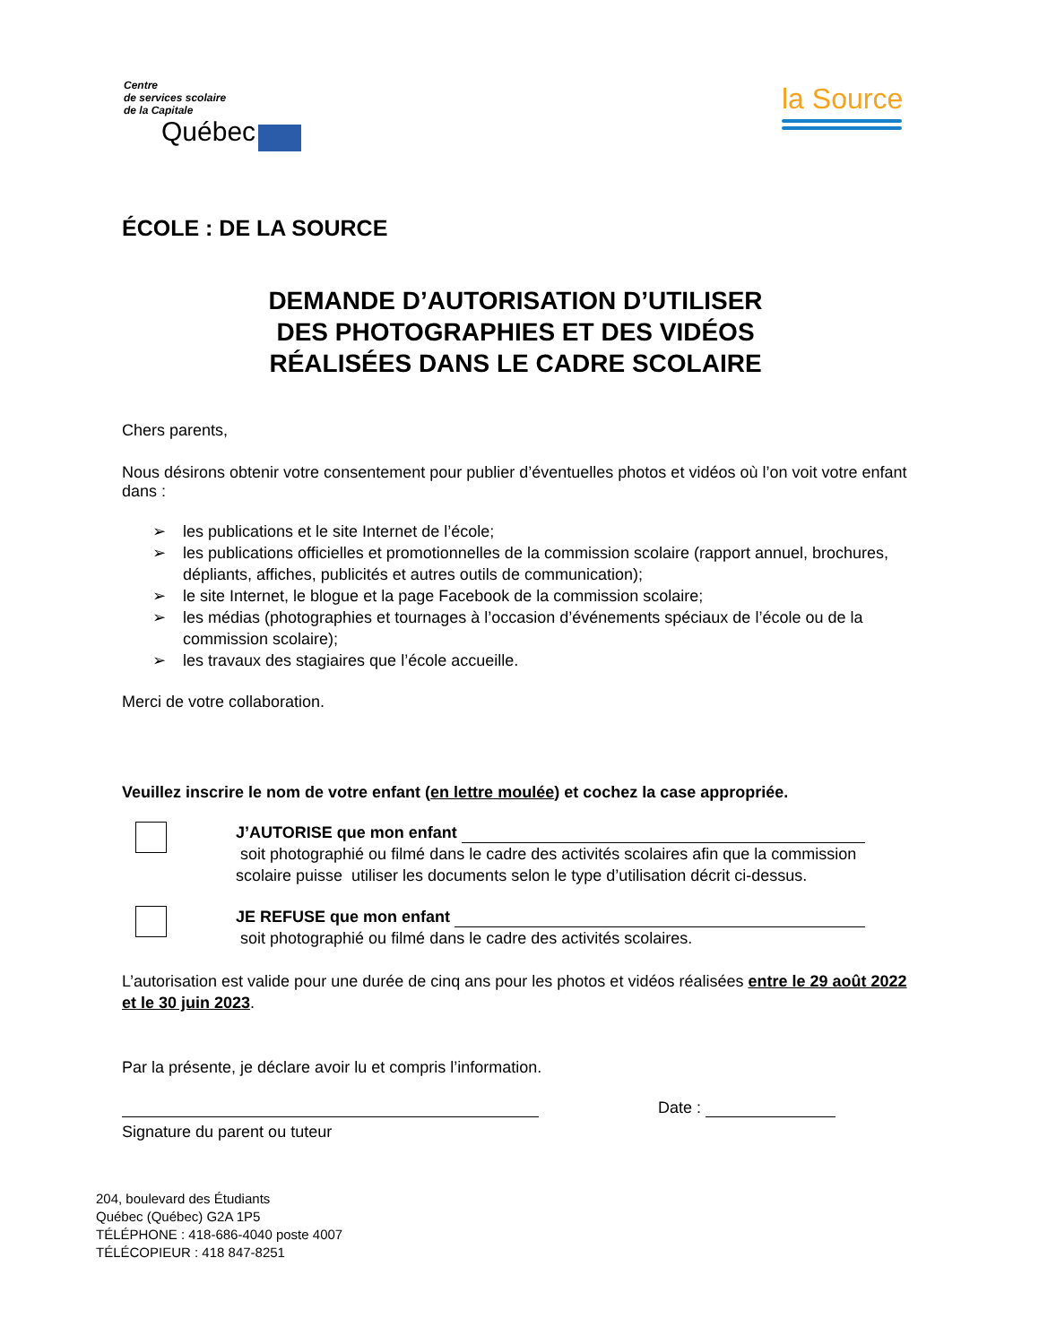Centre
de services scolaire
de la Capitale
Québec
la Source
ÉCOLE : DE LA SOURCE
DEMANDE D’AUTORISATION D’UTILISER
DES PHOTOGRAPHIES ET DES VIDÉOS
RÉALISÉES DANS LE CADRE SCOLAIRE
Chers parents,
Nous désirons obtenir votre consentement pour publier d’éventuelles photos et vidéos où l’on voit votre enfant dans :
➢ les publications et le site Internet de l’école;
➢ les publications officielles et promotionnelles de la commission scolaire (rapport annuel, brochures, dépliants, affiches, publicités et autres outils de communication);
➢ le site Internet, le blogue et la page Facebook de la commission scolaire;
➢ les médias (photographies et tournages à l’occasion d’événements spéciaux de l’école ou de la commission scolaire);
➢ les travaux des stagiaires que l’école accueille.
Merci de votre collaboration.
Veuillez inscrire le nom de votre enfant (en lettre moulée) et cochez la case appropriée.
J’AUTORISE que mon enfant
soit photographié ou filmé dans le cadre des activités scolaires afin que la commission scolaire puisse utiliser les documents selon le type d’utilisation décrit ci-dessus.
JE REFUSE que mon enfant
soit photographié ou filmé dans le cadre des activités scolaires.
L’autorisation est valide pour une durée de cinq ans pour les photos et vidéos réalisées entre le 29 août 2022 et le 30 juin 2023.
Par la présente, je déclare avoir lu et compris l’information.
Date :
Signature du parent ou tuteur
204, boulevard des Étudiants
Québec (Québec) G2A 1P5
TÉLÉPHONE : 418-686-4040 poste 4007
TÉLÉCOPIEUR : 418 847-8251